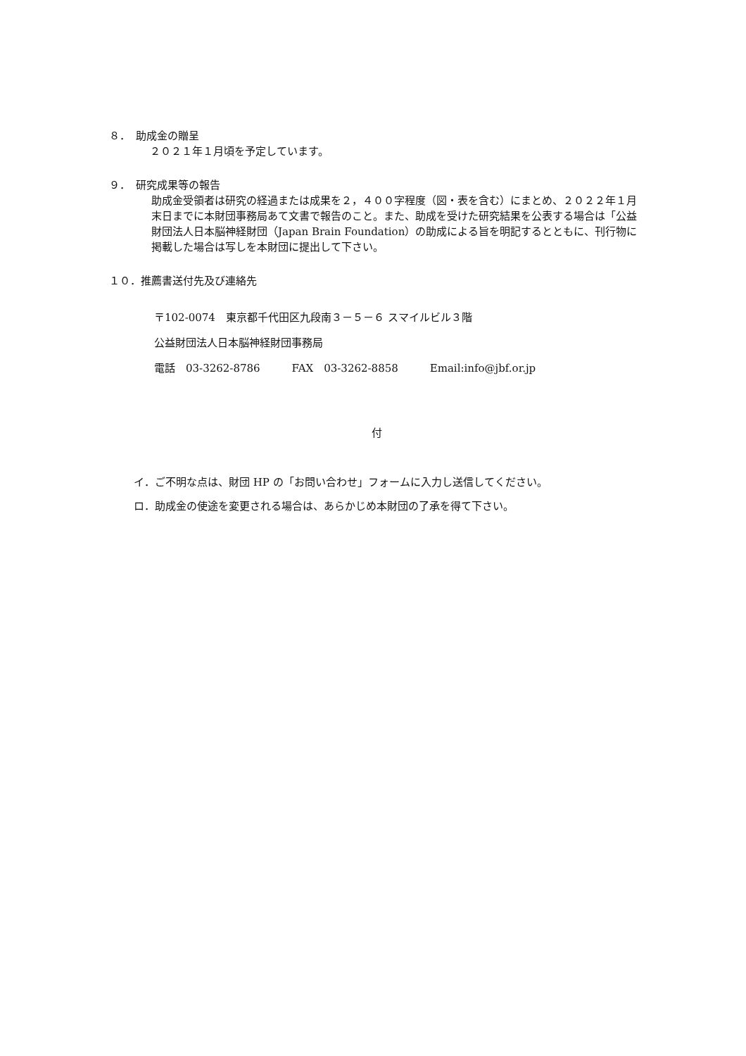８．　助成金の贈呈
２０２１年１月頃を予定しています。
９．　研究成果等の報告
助成金受領者は研究の経過または成果を２，４００字程度（図・表を含む）にまとめ、２０２２年１月末日までに本財団事務局あて文書で報告のこと。また、助成を受けた研究結果を公表する場合は「公益財団法人日本脳神経財団（Japan Brain Foundation）の助成による旨を明記するとともに、刊行物に掲載した場合は写しを本財団に提出して下さい。
１０．推薦書送付先及び連絡先
〒102-0074　東京都千代田区九段南３－５－６ スマイルビル３階
公益財団法人日本脳神経財団事務局
電話　03-3262-8786　　　FAX　03-3262-8858　　　Email:info@jbf.or.jp
付
イ．ご不明な点は、財団 HP の「お問い合わせ」フォームに入力し送信してください。
ロ．助成金の使途を変更される場合は、あらかじめ本財団の了承を得て下さい。